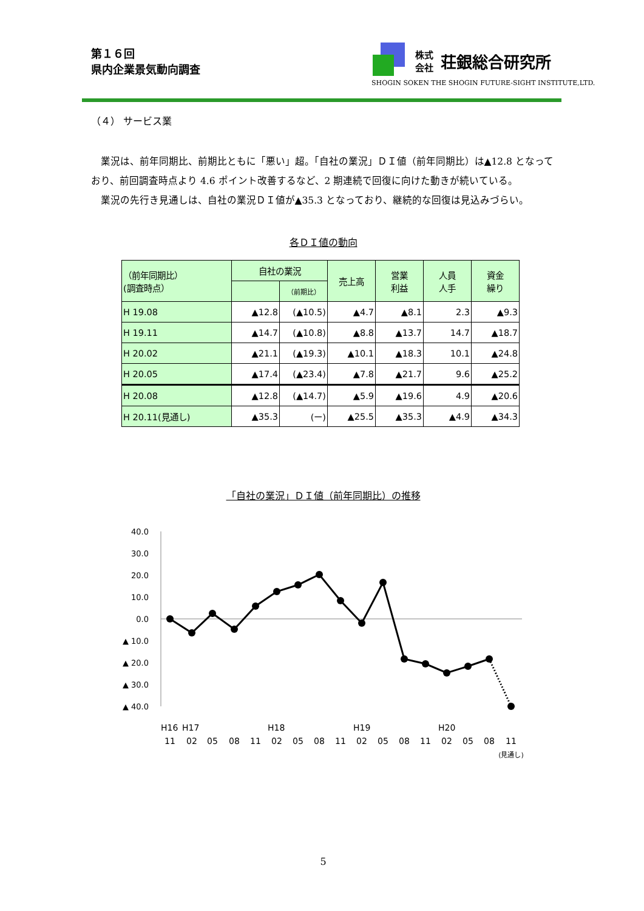第１６回
県内企業景気動向調査
株式
会社
荘銀総合研究所
SHOGIN SOKEN THE SHOGIN FUTURE-SIGHT INSTITUTE,LTD.
（４） サービス業
業況は、前年同期比、前期比ともに「悪い」超。「自社の業況」ＤＩ値（前年同期比）は▲12.8 となっており、前回調査時点より 4.6 ポイント改善するなど、2 期連続で回復に向けた動きが続いている。
業況の先行き見通しは、自社の業況ＤＩ値が▲35.3 となっており、継続的な回復は見込みづらい。
各ＤＩ値の動向
| （前年同期比） (調査時点） | 自社の業況 | | 売上高 | 営業 利益 | 人員 人手 | 資金 繰り |
| --- | --- | --- | --- | --- | --- | --- |
| | | （前期比） | | | | |
| H 19.08 | ▲12.8 | (▲10.5) | ▲4.7 | ▲8.1 | 2.3 | ▲9.3 |
| H 19.11 | ▲14.7 | (▲10.8) | ▲8.8 | ▲13.7 | 14.7 | ▲18.7 |
| H 20.02 | ▲21.1 | (▲19.3) | ▲10.1 | ▲18.3 | 10.1 | ▲24.8 |
| H 20.05 | ▲17.4 | (▲23.4) | ▲7.8 | ▲21.7 | 9.6 | ▲25.2 |
| H 20.08 | ▲12.8 | (▲14.7) | ▲5.9 | ▲19.6 | 4.9 | ▲20.6 |
| H 20.11(見通し) | ▲35.3 | (ー) | ▲25.5 | ▲35.3 | ▲4.9 | ▲34.3 |
「自社の業況」ＤＩ値（前年同期比）の推移
40.0
30.0
20.0
10.0
0.0
▲ 10.0
▲ 20.0
▲ 30.0
▲ 40.0
H16
H17
H18
H19
H20
11
02
05
08
11
02
05
08
11
02
05
08
11
02
05
08
11
(見通し)
5